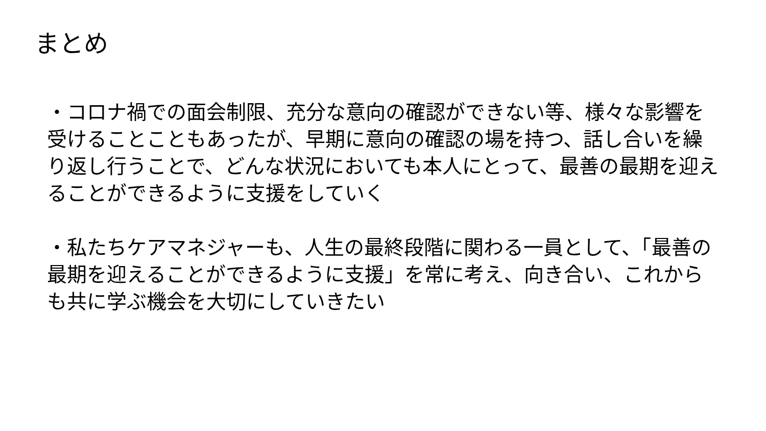まとめ
・コロナ禍での面会制限、充分な意向の確認ができない等、様々な影響を受けることこともあったが、早期に意向の確認の場を持つ、話し合いを繰り返し行うことで、どんな状況においても本人にとって、最善の最期を迎えることができるように支援をしていく
・私たちケアマネジャーも、人生の最終段階に関わる一員として、「最善の最期を迎えることができるように支援」を常に考え、向き合い、これからも共に学ぶ機会を大切にしていきたい